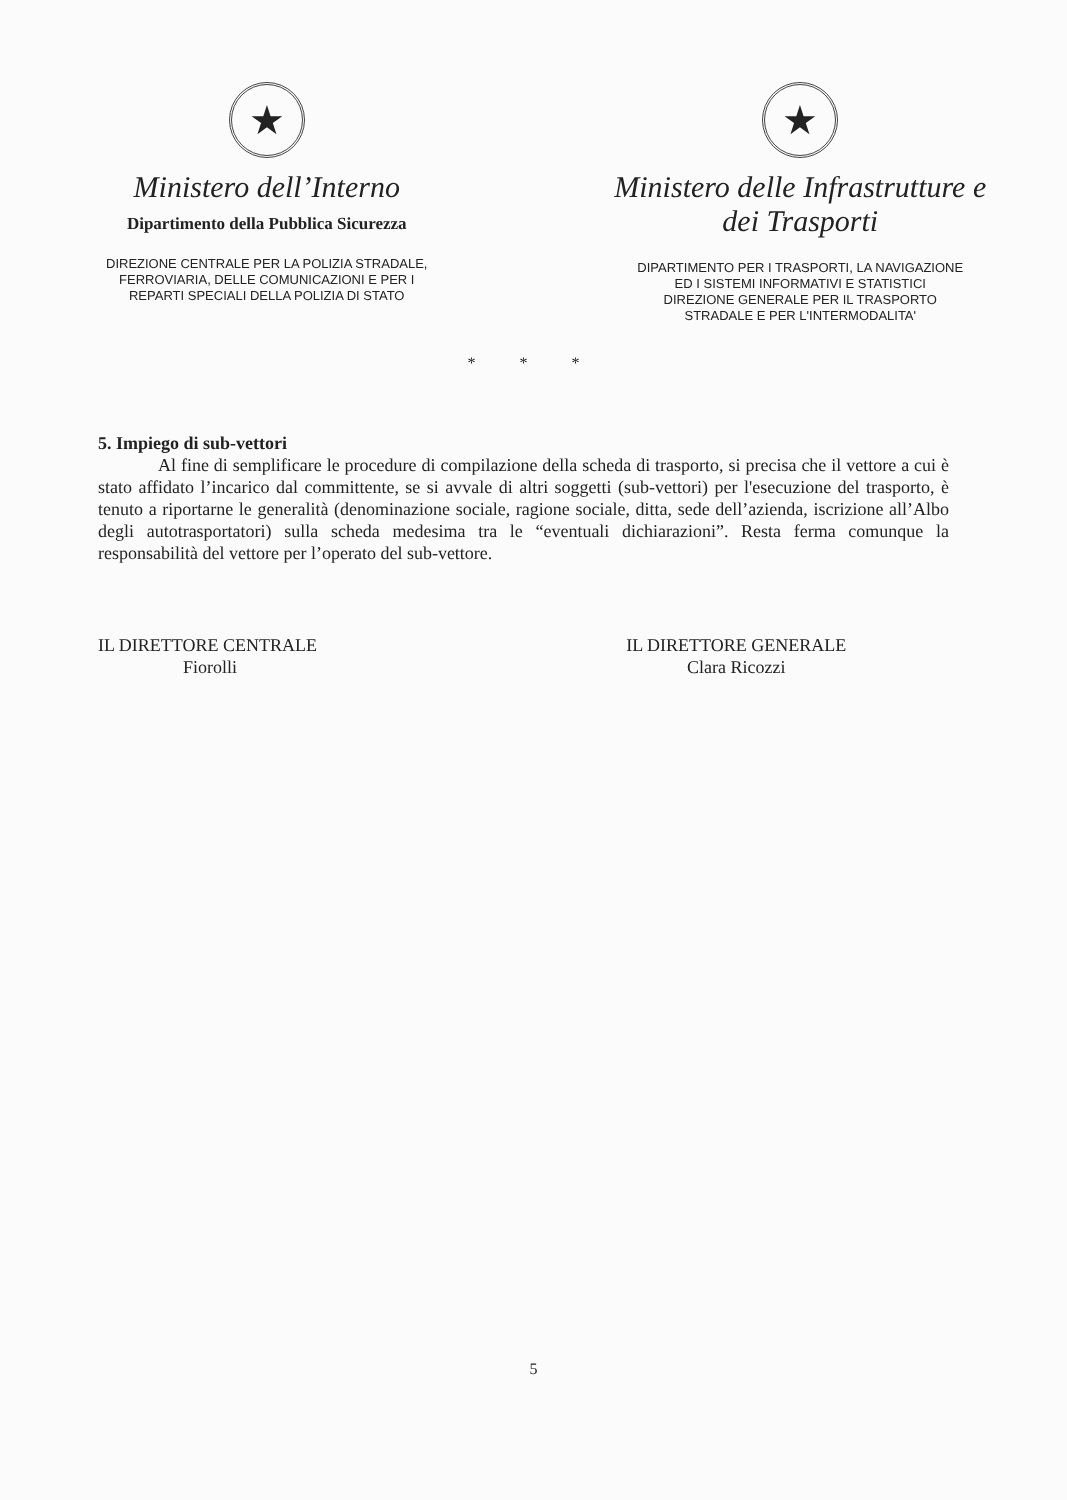★
Ministero dell’Interno
Dipartimento della Pubblica Sicurezza
DIREZIONE CENTRALE PER LA POLIZIA STRADALE,
FERROVIARIA, DELLE COMUNICAZIONI E PER I
REPARTI SPECIALI DELLA POLIZIA DI STATO
★
Ministero delle Infrastrutture e
dei Trasporti
DIPARTIMENTO PER I TRASPORTI, LA NAVIGAZIONE
ED I SISTEMI INFORMATIVI E STATISTICI
DIREZIONE GENERALE PER IL TRASPORTO
STRADALE E PER L'INTERMODALITA'
* * *
5. Impiego di sub-vettori
Al fine di semplificare le procedure di compilazione della scheda di trasporto, si precisa che il vettore a cui è stato affidato l’incarico dal committente, se si avvale di altri soggetti (sub-vettori) per l'esecuzione del trasporto, è tenuto a riportarne le generalità (denominazione sociale, ragione sociale, ditta, sede dell’azienda, iscrizione all’Albo degli autotrasportatori) sulla scheda medesima tra le “eventuali dichiarazioni”. Resta ferma comunque la responsabilità del vettore per l’operato del sub-vettore.
IL DIRETTORE CENTRALE
Fiorolli
IL DIRETTORE GENERALE
Clara Ricozzi
5